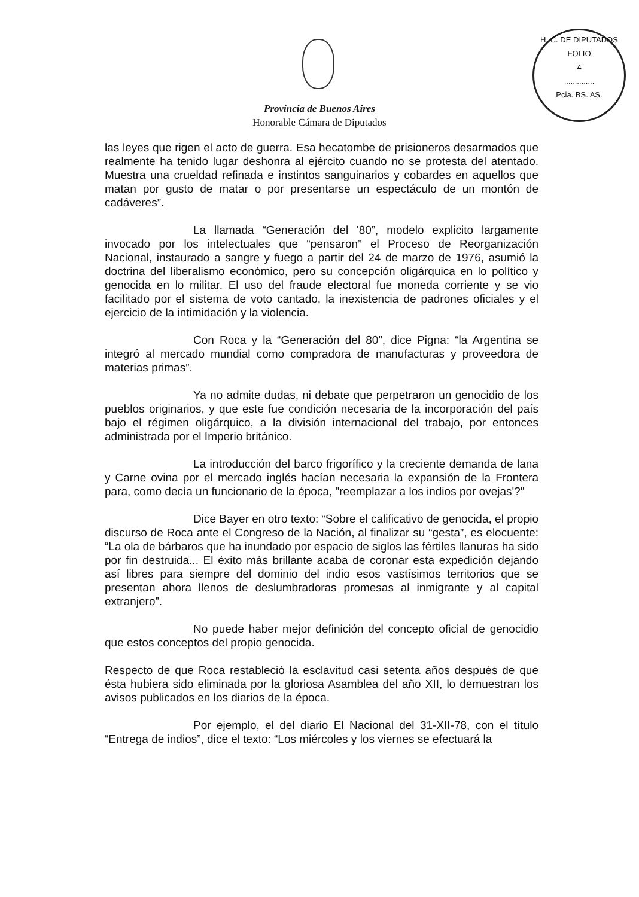H. C. DE DIPUTADOS
FOLIO
4
..............
Pcia. BS. AS.
Provincia de Buenos Aires
Honorable Cámara de Diputados
las leyes que rigen el acto de guerra. Esa hecatombe de prisioneros desarmados que realmente ha tenido lugar deshonra al ejército cuando no se protesta del atentado. Muestra una crueldad refinada e instintos sanguinarios y cobardes en aquellos que matan por gusto de matar o por presentarse un espectáculo de un montón de cadáveres”.
La llamada “Generación del '80”, modelo explicito largamente invocado por los intelectuales que “pensaron” el Proceso de Reorganización Nacional, instaurado a sangre y fuego a partir del 24 de marzo de 1976, asumió la doctrina del liberalismo económico, pero su concepción oligárquica en lo político y genocida en lo militar. El uso del fraude electoral fue moneda corriente y se vio facilitado por el sistema de voto cantado, la inexistencia de padrones oficiales y el ejercicio de la intimidación y la violencia.
Con Roca y la “Generación del 80”, dice Pigna: “la Argentina se integró al mercado mundial como compradora de manufacturas y proveedora de materias primas”.
Ya no admite dudas, ni debate que perpetraron un genocidio de los pueblos originarios, y que este fue condición necesaria de la incorporación del país bajo el régimen oligárquico, a la división internacional del trabajo, por entonces administrada por el Imperio británico.
La introducción del barco frigorífico y la creciente demanda de lana y Carne ovina por el mercado inglés hacían necesaria la expansión de la Frontera para, como decía un funcionario de la época, "reemplazar a los indios por ovejas'?"
Dice Bayer en otro texto: “Sobre el calificativo de genocida, el propio discurso de Roca ante el Congreso de la Nación, al finalizar su “gesta”, es elocuente: “La ola de bárbaros que ha inundado por espacio de siglos las fértiles llanuras ha sido por fin destruida... El éxito más brillante acaba de coronar esta expedición dejando así libres para siempre del dominio del indio esos vastísimos territorios que se presentan ahora llenos de deslumbradoras promesas al inmigrante y al capital extranjero”.
No puede haber mejor definición del concepto oficial de genocidio que estos conceptos del propio genocida.
Respecto de que Roca restableció la esclavitud casi setenta años después de que ésta hubiera sido eliminada por la gloriosa Asamblea del año XII, lo demuestran los avisos publicados en los diarios de la época.
Por ejemplo, el del diario El Nacional del 31-XII-78, con el título “Entrega de indios”, dice el texto: “Los miércoles y los viernes se efectuará la